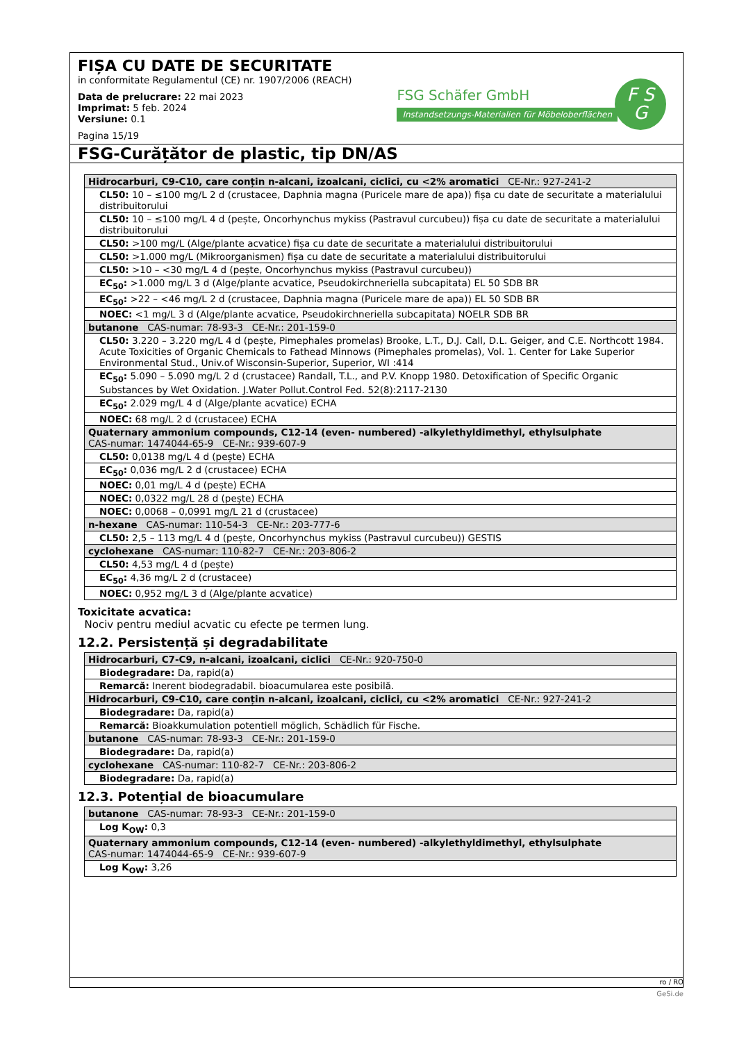FIȘA CU DATE DE SECURITATE
in conformitate Regulamentul (CE) nr. 1907/2006 (REACH)
Data de prelucrare: 22 mai 2023
Imprimat: 5 feb. 2024
Versiune: 0.1
Pagina 15/19
FSG Schäfer GmbH
Instandsetzungs-Materialien für Möbeloberflächen
F S
G
FSG-Curățător de plastic, tip DN/AS
| Hidrocarburi, C9-C10, care conțin n-alcani, izoalcani, ciclici, cu <2% aromatici CE-Nr.: 927-241-2 |
| CL50: 10 – ≤100 mg/L 2 d (crustacee, Daphnia magna (Puricele mare de apa)) fișa cu date de securitate a materialului distribuitorului |
| CL50: 10 – ≤100 mg/L 4 d (pește, Oncorhynchus mykiss (Pastravul curcubeu)) fișa cu date de securitate a materialului distribuitorului |
| CL50: >100 mg/L (Alge/plante acvatice) fișa cu date de securitate a materialului distribuitorului |
| CL50: >1.000 mg/L (Mikroorganismen) fișa cu date de securitate a materialului distribuitorului |
| CL50: >10 – <30 mg/L 4 d (pește, Oncorhynchus mykiss (Pastravul curcubeu)) |
| EC<sub>50</sub>: >1.000 mg/L 3 d (Alge/plante acvatice, Pseudokirchneriella subcapitata) EL 50 SDB BR |
| EC<sub>50</sub>: >22 – <46 mg/L 2 d (crustacee, Daphnia magna (Puricele mare de apa)) EL 50 SDB BR |
| NOEC: <1 mg/L 3 d (Alge/plante acvatice, Pseudokirchneriella subcapitata) NOELR SDB BR |
| butanone CAS-numar: 78-93-3 CE-Nr.: 201-159-0 |
| CL50: 3.220 – 3.220 mg/L 4 d (pește, Pimephales promelas) Brooke, L.T., D.J. Call, D.L. Geiger, and C.E. Northcott 1984. Acute Toxicities of Organic Chemicals to Fathead Minnows (Pimephales promelas), Vol. 1. Center for Lake Superior Environmental Stud., Univ.of Wisconsin-Superior, Superior, WI :414 |
| EC<sub>50</sub>: 5.090 – 5.090 mg/L 2 d (crustacee) Randall, T.L., and P.V. Knopp 1980. Detoxification of Specific Organic Substances by Wet Oxidation. J.Water Pollut.Control Fed. 52(8):2117-2130 |
| EC<sub>50</sub>: 2.029 mg/L 4 d (Alge/plante acvatice) ECHA |
| NOEC: 68 mg/L 2 d (crustacee) ECHA |
| Quaternary ammonium compounds, C12-14 (even- numbered) -alkylethyldimethyl, ethylsulphate CAS-numar: 1474044-65-9 CE-Nr.: 939-607-9 |
| CL50: 0,0138 mg/L 4 d (pește) ECHA |
| EC<sub>50</sub>: 0,036 mg/L 2 d (crustacee) ECHA |
| NOEC: 0,01 mg/L 4 d (pește) ECHA |
| NOEC: 0,0322 mg/L 28 d (pește) ECHA |
| NOEC: 0,0068 – 0,0991 mg/L 21 d (crustacee) |
| n-hexane CAS-numar: 110-54-3 CE-Nr.: 203-777-6 |
| CL50: 2,5 – 113 mg/L 4 d (pește, Oncorhynchus mykiss (Pastravul curcubeu)) GESTIS |
| cyclohexane CAS-numar: 110-82-7 CE-Nr.: 203-806-2 |
| CL50: 4,53 mg/L 4 d (pește) |
| EC<sub>50</sub>: 4,36 mg/L 2 d (crustacee) |
| NOEC: 0,952 mg/L 3 d (Alge/plante acvatice) |
Toxicitate acvatica:
Nociv pentru mediul acvatic cu efecte pe termen lung.
12.2. Persistență și degradabilitate
| Hidrocarburi, C7-C9, n-alcani, izoalcani, ciclici CE-Nr.: 920-750-0 |
| Biodegradare: Da, rapid(a) |
| Remarcă: Inerent biodegradabil. bioacumularea este posibilă. |
| Hidrocarburi, C9-C10, care conțin n-alcani, izoalcani, ciclici, cu <2% aromatici CE-Nr.: 927-241-2 |
| Biodegradare: Da, rapid(a) |
| Remarcă: Bioakkumulation potentiell möglich, Schädlich für Fische. |
| butanone CAS-numar: 78-93-3 CE-Nr.: 201-159-0 |
| Biodegradare: Da, rapid(a) |
| cyclohexane CAS-numar: 110-82-7 CE-Nr.: 203-806-2 |
| Biodegradare: Da, rapid(a) |
12.3. Potențial de bioacumulare
| butanone CAS-numar: 78-93-3 CE-Nr.: 201-159-0 |
| Log K<sub>OW</sub>: 0,3 |
| Quaternary ammonium compounds, C12-14 (even- numbered) -alkylethyldimethyl, ethylsulphate CAS-numar: 1474044-65-9 CE-Nr.: 939-607-9 |
| Log K<sub>OW</sub>: 3,26 |
ro / RO
GeSi.de